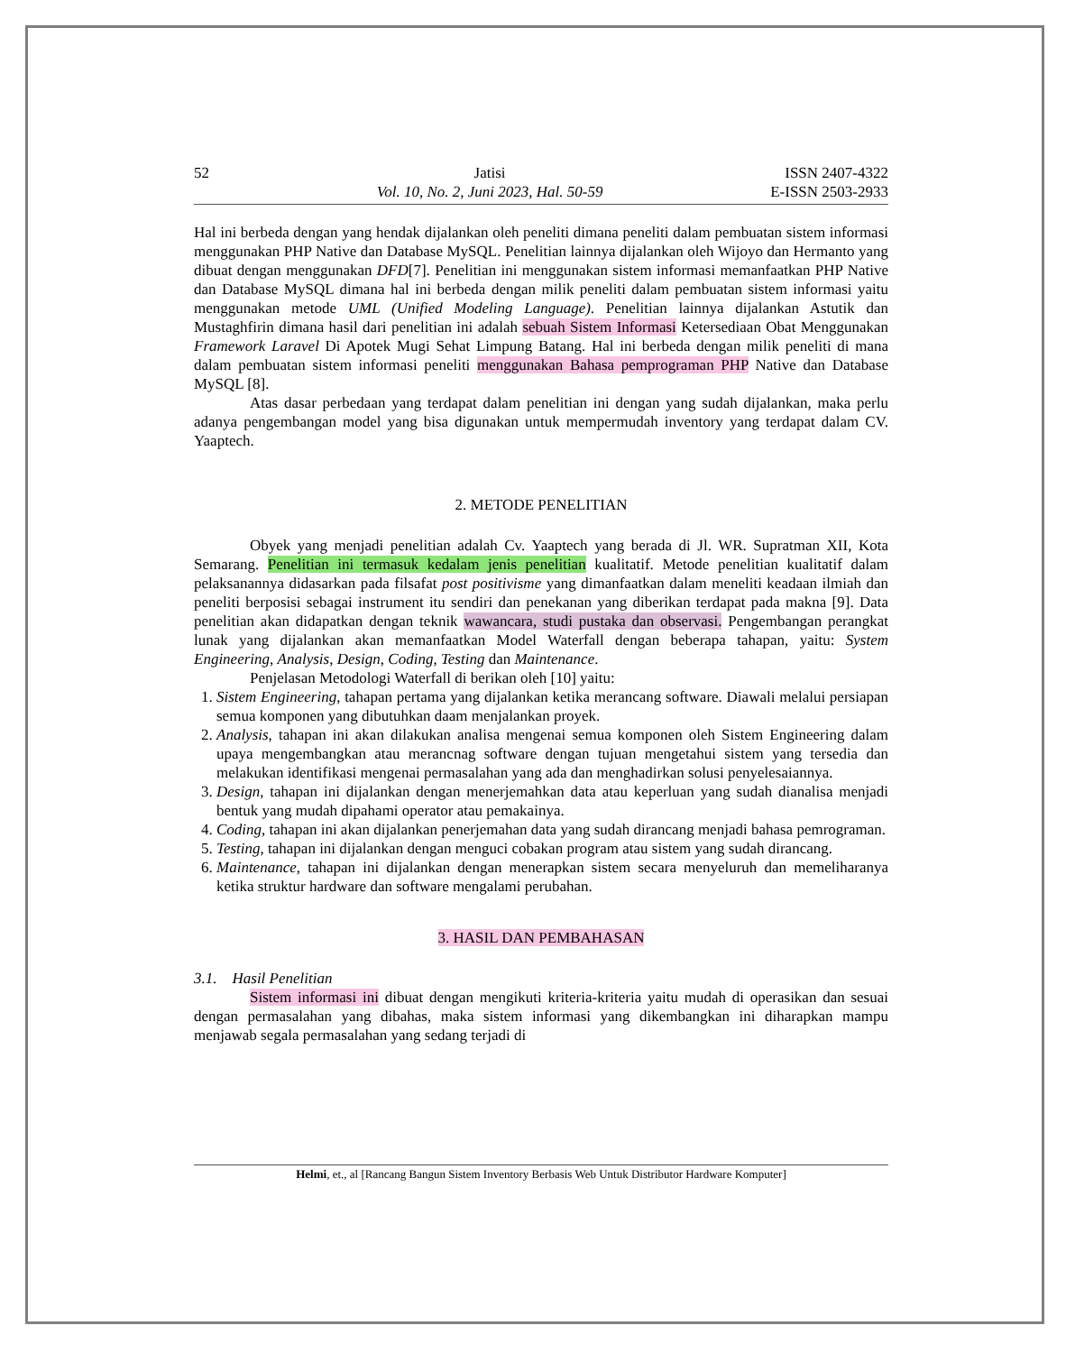52 Jatisi
Vol. 10, No. 2, Juni 2023, Hal. 50-59
ISSN 2407-4322
E-ISSN 2503-2933
Hal ini berbeda dengan yang hendak dijalankan oleh peneliti dimana peneliti dalam pembuatan sistem informasi menggunakan PHP Native dan Database MySQL. Penelitian lainnya dijalankan oleh Wijoyo dan Hermanto yang dibuat dengan menggunakan DFD[7]. Penelitian ini menggunakan sistem informasi memanfaatkan PHP Native dan Database MySQL dimana hal ini berbeda dengan milik peneliti dalam pembuatan sistem informasi yaitu menggunakan metode UML (Unified Modeling Language). Penelitian lainnya dijalankan Astutik dan Mustaghfirin dimana hasil dari penelitian ini adalah sebuah Sistem Informasi Ketersediaan Obat Menggunakan Framework Laravel Di Apotek Mugi Sehat Limpung Batang. Hal ini berbeda dengan milik peneliti di mana dalam pembuatan sistem informasi peneliti menggunakan Bahasa pemprograman PHP Native dan Database MySQL [8].
Atas dasar perbedaan yang terdapat dalam penelitian ini dengan yang sudah dijalankan, maka perlu adanya pengembangan model yang bisa digunakan untuk mempermudah inventory yang terdapat dalam CV. Yaaptech.
2. METODE PENELITIAN
Obyek yang menjadi penelitian adalah Cv. Yaaptech yang berada di Jl. WR. Supratman XII, Kota Semarang. Penelitian ini termasuk kedalam jenis penelitian kualitatif. Metode penelitian kualitatif dalam pelaksanannya didasarkan pada filsafat post positivisme yang dimanfaatkan dalam meneliti keadaan ilmiah dan peneliti berposisi sebagai instrument itu sendiri dan penekanan yang diberikan terdapat pada makna [9]. Data penelitian akan didapatkan dengan teknik wawancara, studi pustaka dan observasi. Pengembangan perangkat lunak yang dijalankan akan memanfaatkan Model Waterfall dengan beberapa tahapan, yaitu: System Engineering, Analysis, Design, Coding, Testing dan Maintenance.
Penjelasan Metodologi Waterfall di berikan oleh [10] yaitu:
1. Sistem Engineering, tahapan pertama yang dijalankan ketika merancang software. Diawali melalui persiapan semua komponen yang dibutuhkan daam menjalankan proyek.
2. Analysis, tahapan ini akan dilakukan analisa mengenai semua komponen oleh Sistem Engineering dalam upaya mengembangkan atau merancnag software dengan tujuan mengetahui sistem yang tersedia dan melakukan identifikasi mengenai permasalahan yang ada dan menghadirkan solusi penyelesaiannya.
3. Design, tahapan ini dijalankan dengan menerjemahkan data atau keperluan yang sudah dianalisa menjadi bentuk yang mudah dipahami operator atau pemakainya.
4. Coding, tahapan ini akan dijalankan penerjemahan data yang sudah dirancang menjadi bahasa pemrograman.
5. Testing, tahapan ini dijalankan dengan menguci cobakan program atau sistem yang sudah dirancang.
6. Maintenance, tahapan ini dijalankan dengan menerapkan sistem secara menyeluruh dan memeliharanya ketika struktur hardware dan software mengalami perubahan.
3. HASIL DAN PEMBAHASAN
3.1. Hasil Penelitian
Sistem informasi ini dibuat dengan mengikuti kriteria-kriteria yaitu mudah di operasikan dan sesuai dengan permasalahan yang dibahas, maka sistem informasi yang dikembangkan ini diharapkan mampu menjawab segala permasalahan yang sedang terjadi di
Helmi, et., al [Rancang Bangun Sistem Inventory Berbasis Web Untuk Distributor Hardware Komputer]